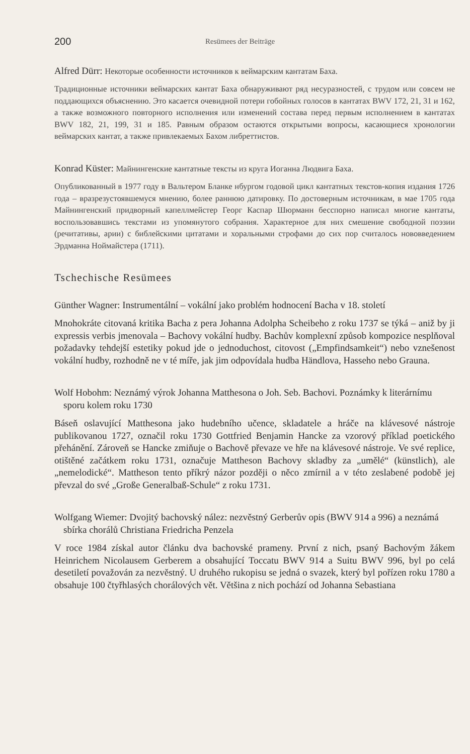200 Resümees der Beiträge
Alfred Dürr: Некоторые особенности источников к веймарским кантатам Баха.
Традиционные источники веймарских кантат Баха обнаруживают ряд несуразностей, с трудом или совсем не поддающихся объяснению. Это касается очевидной потери гобойных голосов в кантатах BWV 172, 21, 31 и 162, а также возможного повторного исполнения или изменений состава перед первым исполнением в кантатах BWV 182, 21, 199, 31 и 185. Равным образом остаются открытыми вопросы, касающиеся хронологии веймарских кантат, а также привлекаемых Бахом либреттистов.
Konrad Küster: Майнингенские кантатные тексты из круга Иоганна Людвига Баха.
Опубликованный в 1977 году в Вальтером Бланке нбургом годовой цикл кантатных текстов-копия издания 1726 года – вразрезустоявшемуся мнению, более раннюю датировку. По достоверным источникам, в мае 1705 года Майнингенский придворный капеллмейстер Георг Каспар Шюрманн бесспорно написал многие кантаты, воспользовавшись текстами из упомянутого собрания. Характерное для них смешение свободной поэзии (речитативы, арии) с библейскими цитатами и хоральными строфами до сих пор считалось нововведением Эрдманна Ноймайстера (1711).
Tschechische Resümees
Günther Wagner: Instrumentální – vokální jako problém hodnocení Bacha v 18. století
Mnohokráte citovaná kritika Bacha z pera Johanna Adolpha Scheibeho z roku 1737 se týká – aniž by ji expressis verbis jmenovala – Bachovy vokální hudby. Bachův komplexní způsob kompozice nesplňoval požadavky tehdejší estetiky pokud jde o jednoduchost, citovost („Empfindsamkeit“) nebo vznešenost vokální hudby, rozhodně ne v té míře, jak jim odpovídala hudba Händlova, Hasseho nebo Grauna.
Wolf Hobohm: Neznámý výrok Johanna Matthesona o Joh. Seb. Bachovi. Poznámky k literárnímu sporu kolem roku 1730
Báseň oslavující Matthesona jako hudebního učence, skladatele a hráče na klávesové nástroje publikovanou 1727, označil roku 1730 Gottfried Benjamin Hancke za vzorový příklad poetického přehánění. Zároveň se Hancke zmiňuje o Bachově převaze ve hře na klávesové nástroje. Ve své replice, otištěné začátkem roku 1731, označuje Mattheson Bachovy skladby za „umělé“ (künstlich), ale „nemelodické“. Mattheson tento příkrý názor později o něco zmírnil a v této zeslabené podobě jej převzal do své „Große Generalbaß-Schule“ z roku 1731.
Wolfgang Wiemer: Dvojitý bachovský nález: nezvěstný Gerberův opis (BWV 914 a 996) a neznámá sbírka chorálů Christiana Friedricha Penzela
V roce 1984 získal autor článku dva bachovské prameny. První z nich, psaný Bachovým žákem Heinrichem Nicolausem Gerberem a obsahující Toccatu BWV 914 a Suitu BWV 996, byl po celá desetiletí považován za nezvěstný. U druhého rukopisu se jedná o svazek, který byl pořízen roku 1780 a obsahuje 100 čtyřhlasých chorálových vět. Většina z nich pochází od Johanna Sebastiana